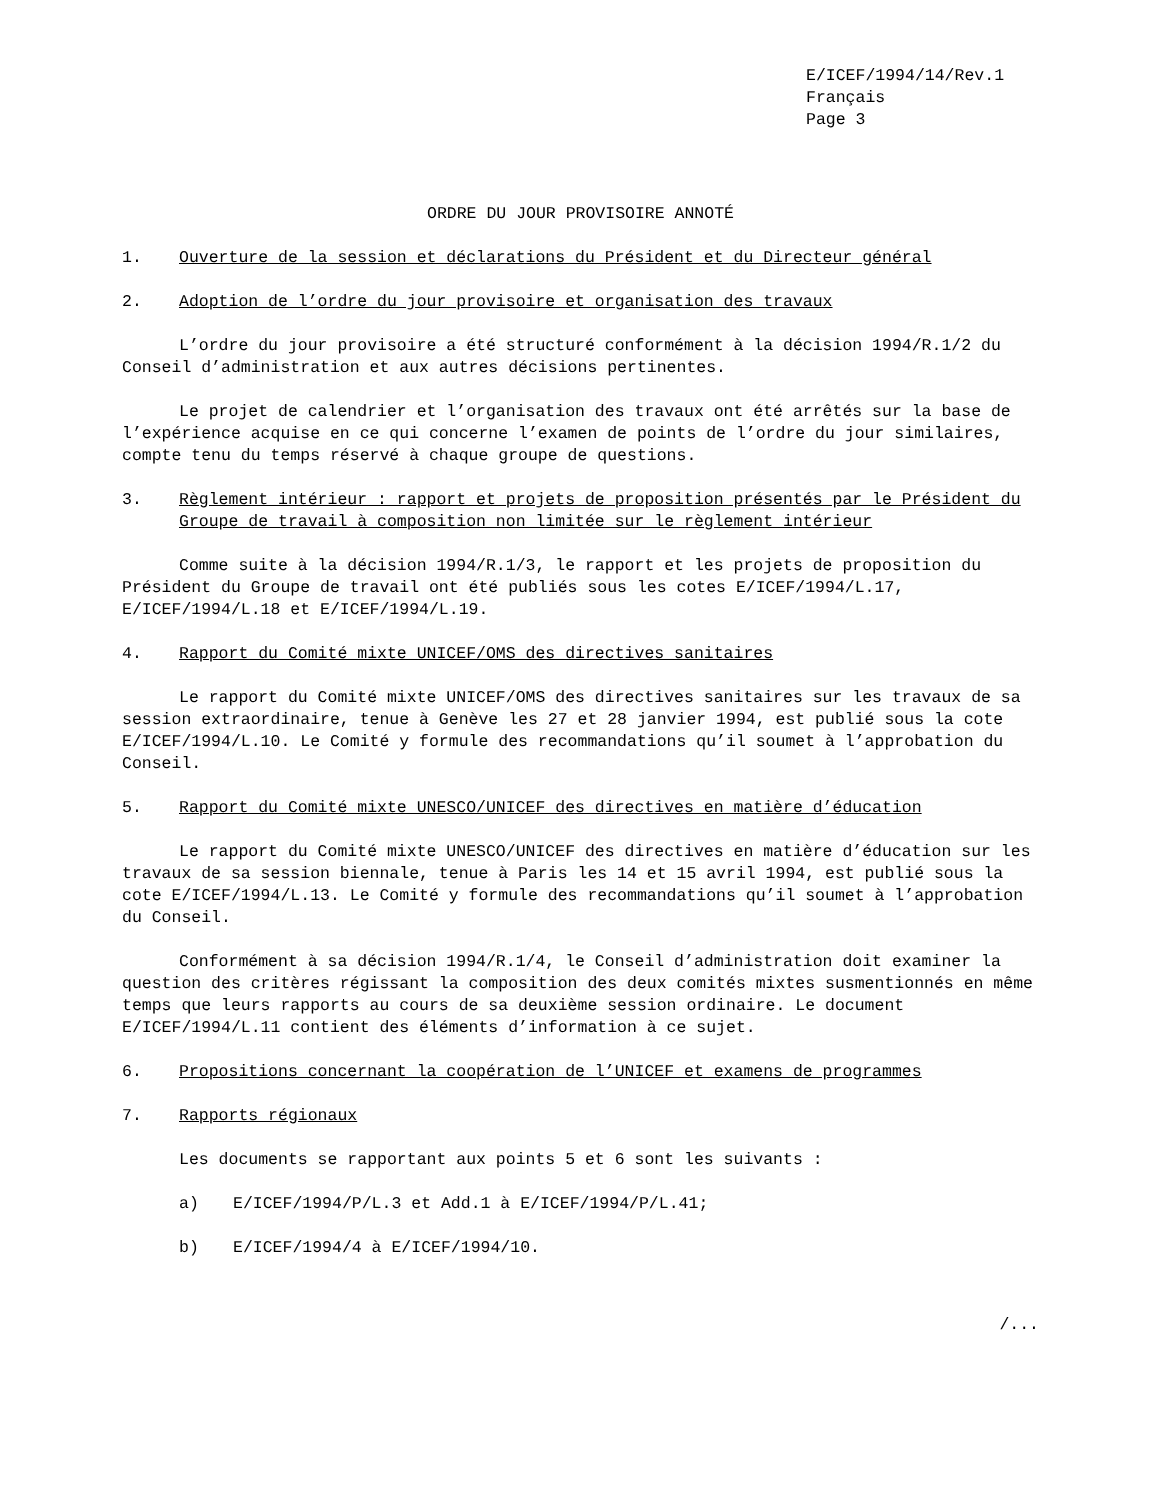E/ICEF/1994/14/Rev.1
Français
Page 3
ORDRE DU JOUR PROVISOIRE ANNOTÉ
1. Ouverture de la session et déclarations du Président et du Directeur général
2. Adoption de l’ordre du jour provisoire et organisation des travaux
L’ordre du jour provisoire a été structuré conformément à la décision 1994/R.1/2 du Conseil d’administration et aux autres décisions pertinentes.
Le projet de calendrier et l’organisation des travaux ont été arrêtés sur la base de l’expérience acquise en ce qui concerne l’examen de points de l’ordre du jour similaires, compte tenu du temps réservé à chaque groupe de questions.
3. Règlement intérieur : rapport et projets de proposition présentés par le Président du Groupe de travail à composition non limitée sur le règlement intérieur
Comme suite à la décision 1994/R.1/3, le rapport et les projets de proposition du Président du Groupe de travail ont été publiés sous les cotes E/ICEF/1994/L.17, E/ICEF/1994/L.18 et E/ICEF/1994/L.19.
4. Rapport du Comité mixte UNICEF/OMS des directives sanitaires
Le rapport du Comité mixte UNICEF/OMS des directives sanitaires sur les travaux de sa session extraordinaire, tenue à Genève les 27 et 28 janvier 1994, est publié sous la cote E/ICEF/1994/L.10. Le Comité y formule des recommandations qu’il soumet à l’approbation du Conseil.
5. Rapport du Comité mixte UNESCO/UNICEF des directives en matière d’éducation
Le rapport du Comité mixte UNESCO/UNICEF des directives en matière d’éducation sur les travaux de sa session biennale, tenue à Paris les 14 et 15 avril 1994, est publié sous la cote E/ICEF/1994/L.13. Le Comité y formule des recommandations qu’il soumet à l’approbation du Conseil.
Conformément à sa décision 1994/R.1/4, le Conseil d’administration doit examiner la question des critères régissant la composition des deux comités mixtes susmentionnés en même temps que leurs rapports au cours de sa deuxième session ordinaire. Le document E/ICEF/1994/L.11 contient des éléments d’information à ce sujet.
6. Propositions concernant la coopération de l’UNICEF et examens de programmes
7. Rapports régionaux
Les documents se rapportant aux points 5 et 6 sont les suivants :
a) E/ICEF/1994/P/L.3 et Add.1 à E/ICEF/1994/P/L.41;
b) E/ICEF/1994/4 à E/ICEF/1994/10.
/...